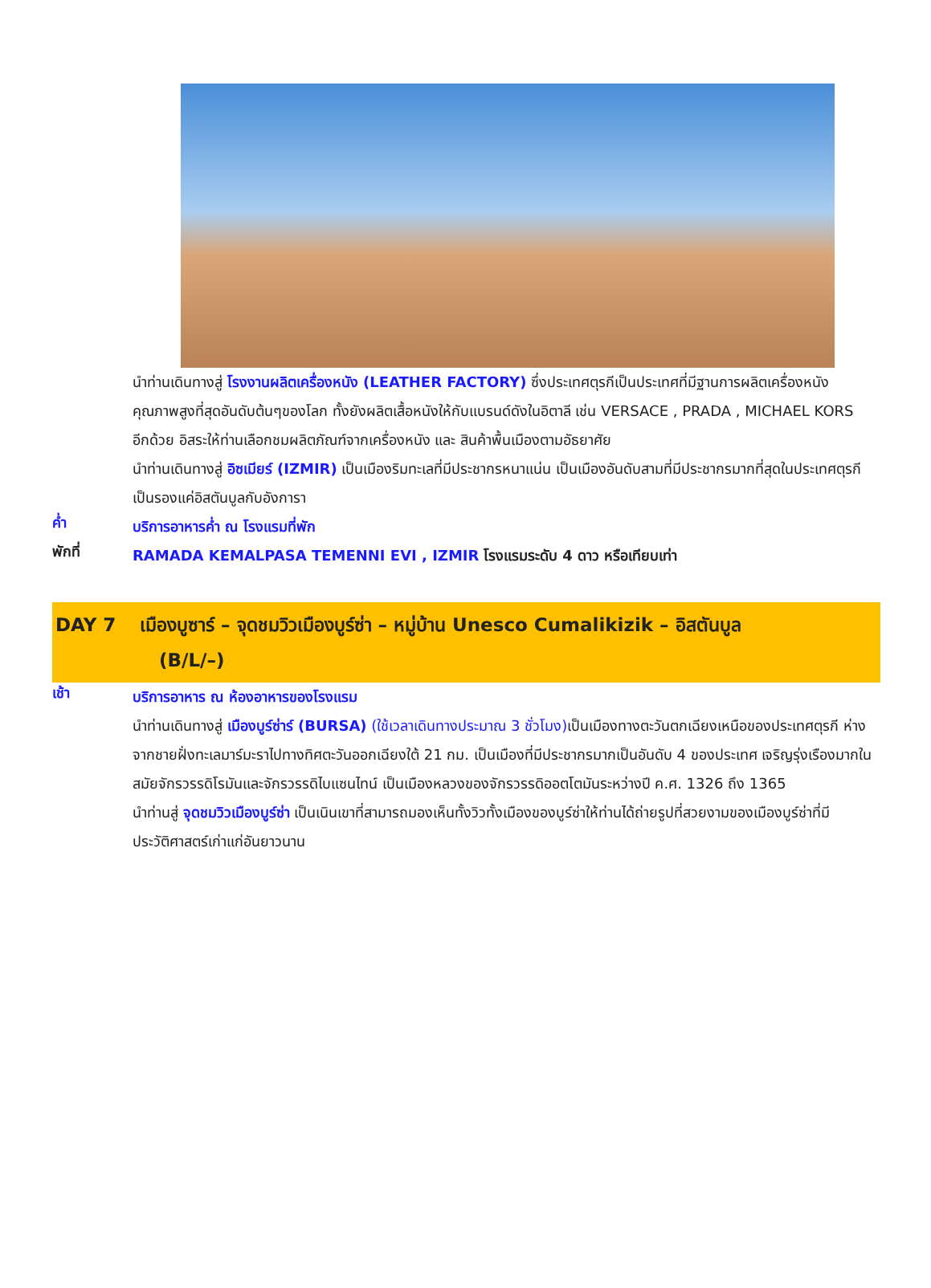นำท่านเดินทางสู่ โรงงานผลิตเครื่องหนัง (LEATHER FACTORY) ซึ่งประเทศตุรกีเป็นประเทศที่มีฐานการผลิตเครื่องหนังคุณภาพสูงที่สุดอันดับต้นๆของโลก ทั้งยังผลิตเสื้อหนังให้กับแบรนด์ดังในอิตาลี เช่น VERSACE , PRADA , MICHAEL KORS อีกด้วย อิสระให้ท่านเลือกชมผลิตภัณฑ์จากเครื่องหนัง และ สินค้าพื้นเมืองตามอัธยาศัย
นำท่านเดินทางสู่ อิซเมียร์ (IZMIR) เป็นเมืองริมทะเลที่มีประชากรหนาแน่น เป็นเมืองอันดับสามที่มีประชากรมากที่สุดในประเทศตุรกี เป็นรองแค่อิสตันบูลกับอังการา
ค่ำ
บริการอาหารค่ำ ณ โรงแรมที่พัก
พักที่
RAMADA KEMALPASA TEMENNI EVI , IZMIR โรงแรมระดับ 4 ดาว หรือเทียบเท่า
DAY 7 เมืองบูซาร์ – จุดชมวิวเมืองบูร์ซ่า – หมู่บ้าน Unesco Cumalikizik – อิสตันบูล
(B/L/–)
เช้า
บริการอาหาร ณ ห้องอาหารของโรงแรม
นำท่านเดินทางสู่ เมืองบูร์ซ่าร์ (BURSA) (ใช้เวลาเดินทางประมาณ 3 ชั่วโมง) เป็นเมืองทางตะวันตกเฉียงเหนือของประเทศตุรกี ห่างจากชายฝั่งทะเลมาร์มะราไปทางทิศตะวันออกเฉียงใต้ 21 กม. เป็นเมืองที่มีประชากรมากเป็นอันดับ 4 ของประเทศ เจริญรุ่งเรืองมากในสมัยจักรวรรดิโรมันและจักรวรรดิไบแซนไทน์ เป็นเมืองหลวงของจักรวรรดิออตโตมันระหว่างปี ค.ศ. 1326 ถึง 1365
นำท่านสู่ จุดชมวิวเมืองบูร์ซ่า เป็นเนินเขาที่สามารถมองเห็นทั้งวิวทั้งเมืองของบูร์ซ่าให้ท่านได้ถ่ายรูปที่สวยงามของเมืองบูร์ซ่าที่มีประวัติศาสตร์เก่าแก่อันยาวนาน